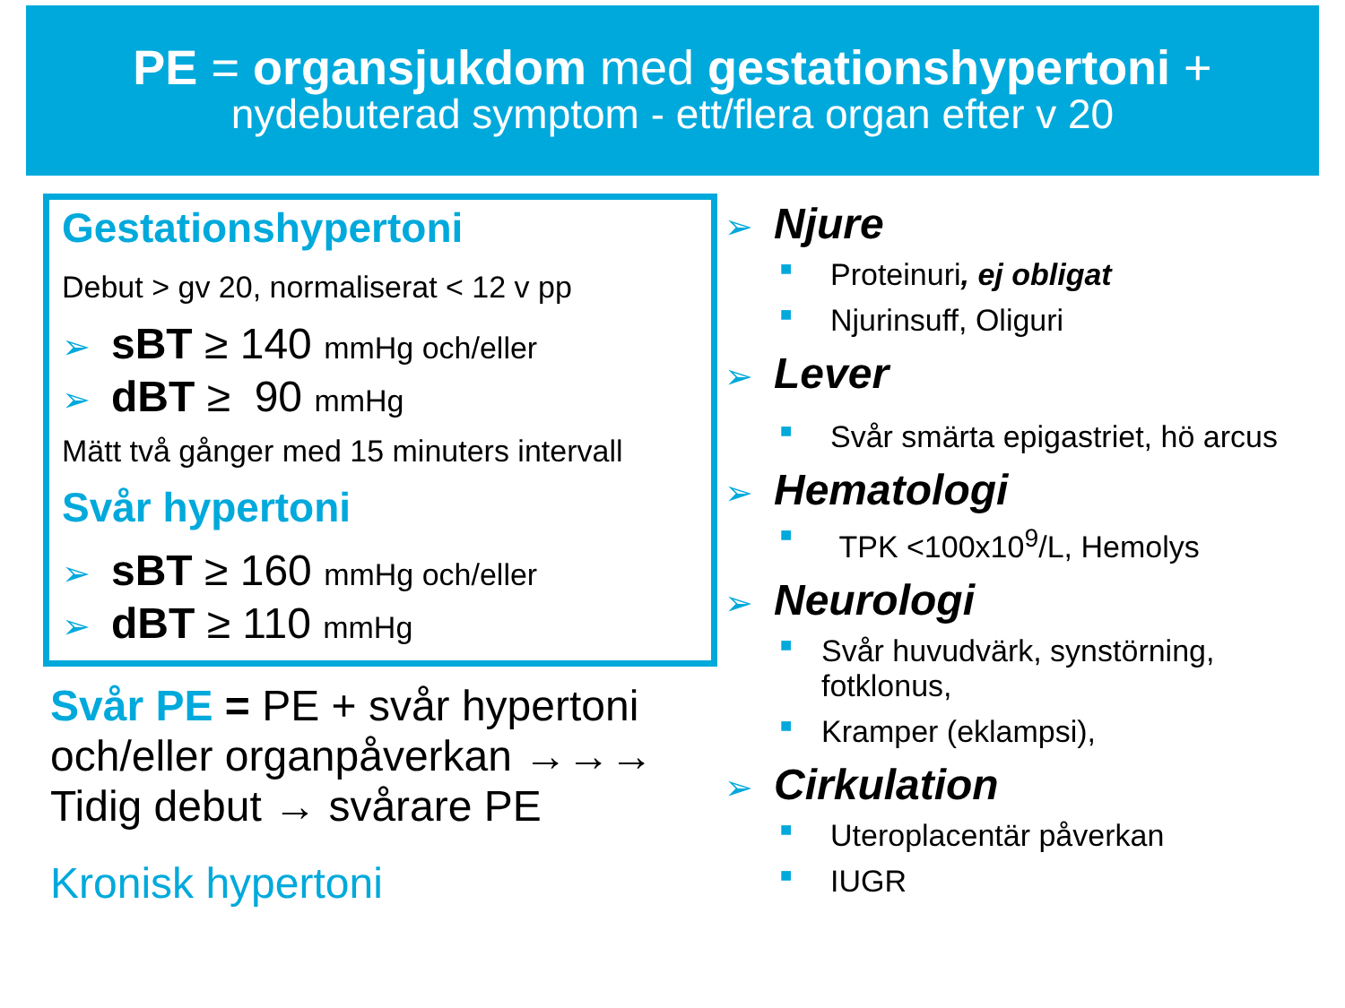PE = organsjukdom med gestationshypertoni +
nydebuterad symptom - ett/flera organ efter v 20
Gestationshypertoni
Debut > gv 20, normaliserat < 12 v pp
➢ sBT ≥ 140 mmHg och/eller
➢ dBT ≥ 90 mmHg
Mätt två gånger med 15 minuters intervall
Svår hypertoni
➢ sBT ≥ 160 mmHg och/eller
➢ dBT ≥ 110 mmHg
Svår PE = PE + svår hypertoni
och/eller organpåverkan →→→
Tidig debut → svårare PE
Kronisk hypertoni
➢ Njure
■ Proteinuri, ej obligat
■ Njurinsuff, Oliguri
➢ Lever
■ Svår smärta epigastriet, hö arcus
➢ Hematologi
■ TPK <100x10<sup>9</sup>/L, Hemolys
➢ Neurologi
■ Svår huvudvärk, synstörning,
fotklonus,
■ Kramper (eklampsi),
➢ Cirkulation
■ Uteroplacentär påverkan
■ IUGR